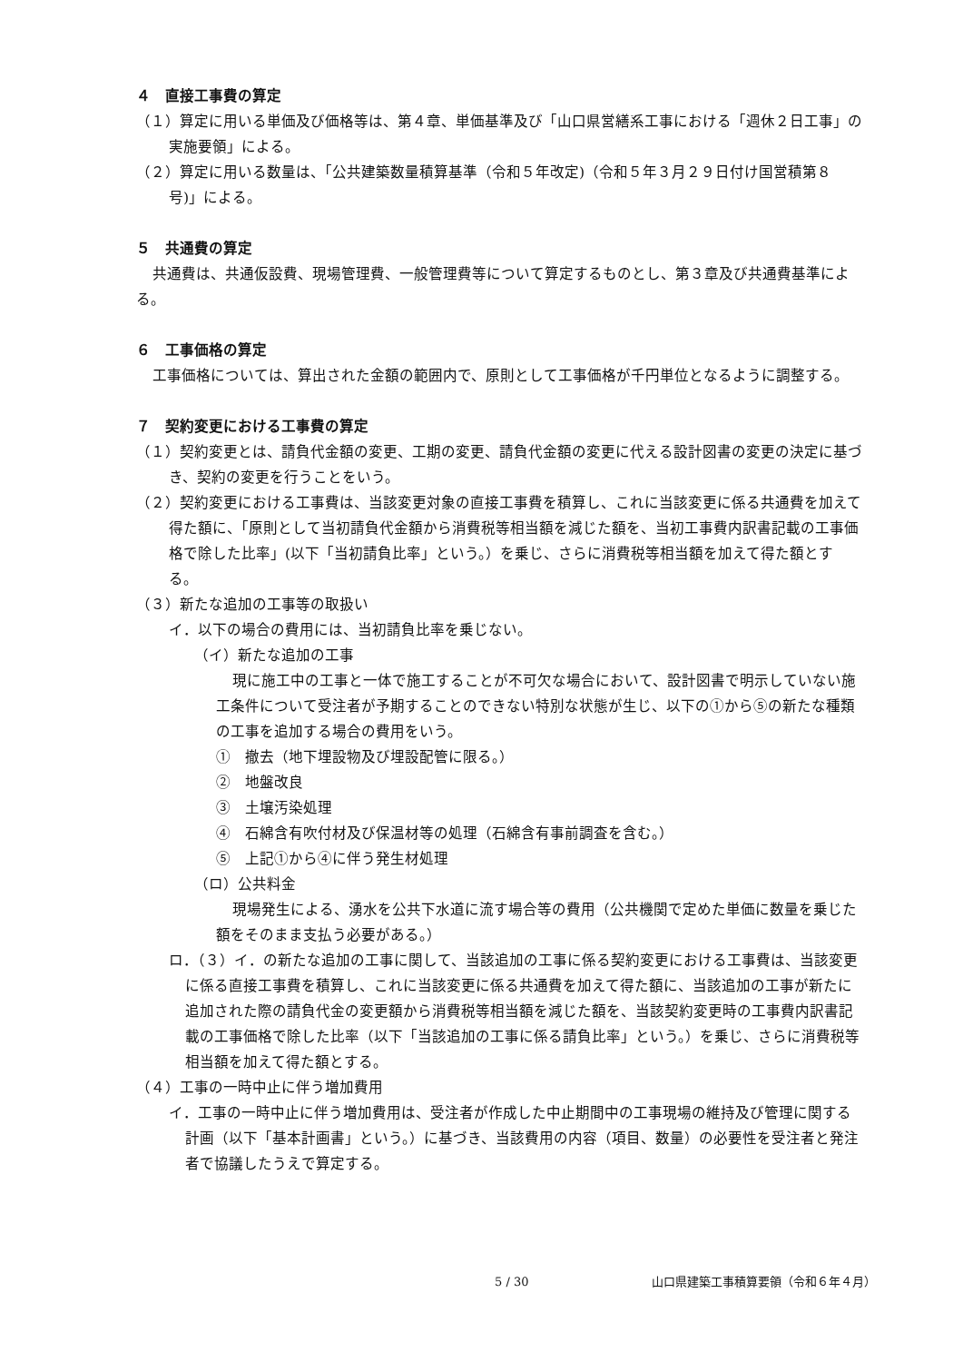４　直接工事費の算定
（１）算定に用いる単価及び価格等は、第４章、単価基準及び「山口県営繕系工事における「週休２日工事」の実施要領」による。
（２）算定に用いる数量は、「公共建築数量積算基準（令和５年改定)（令和５年３月２９日付け国営積第８号)」による。
５　共通費の算定
共通費は、共通仮設費、現場管理費、一般管理費等について算定するものとし、第３章及び共通費基準による。
６　工事価格の算定
工事価格については、算出された金額の範囲内で、原則として工事価格が千円単位となるように調整する。
７　契約変更における工事費の算定
（１）契約変更とは、請負代金額の変更、工期の変更、請負代金額の変更に代える設計図書の変更の決定に基づき、契約の変更を行うことをいう。
（２）契約変更における工事費は、当該変更対象の直接工事費を積算し、これに当該変更に係る共通費を加えて得た額に、「原則として当初請負代金額から消費税等相当額を減じた額を、当初工事費内訳書記載の工事価格で除した比率」(以下「当初請負比率」という。）を乗じ、さらに消費税等相当額を加えて得た額とする。
（３）新たな追加の工事等の取扱い
イ．以下の場合の費用には、当初請負比率を乗じない。
（イ）新たな追加の工事
現に施工中の工事と一体で施工することが不可欠な場合において、設計図書で明示していない施工条件について受注者が予期することのできない特別な状態が生じ、以下の①から⑤の新たな種類の工事を追加する場合の費用をいう。
①　撤去（地下埋設物及び埋設配管に限る。）
②　地盤改良
③　土壌汚染処理
④　石綿含有吹付材及び保温材等の処理（石綿含有事前調査を含む。）
⑤　上記①から④に伴う発生材処理
（ロ）公共料金
現場発生による、湧水を公共下水道に流す場合等の費用（公共機関で定めた単価に数量を乗じた額をそのまま支払う必要がある。）
ロ．（３）イ．の新たな追加の工事に関して、当該追加の工事に係る契約変更における工事費は、当該変更に係る直接工事費を積算し、これに当該変更に係る共通費を加えて得た額に、当該追加の工事が新たに追加された際の請負代金の変更額から消費税等相当額を減じた額を、当該契約変更時の工事費内訳書記載の工事価格で除した比率（以下「当該追加の工事に係る請負比率」という。）を乗じ、さらに消費税等相当額を加えて得た額とする。
（４）工事の一時中止に伴う増加費用
イ．工事の一時中止に伴う増加費用は、受注者が作成した中止期間中の工事現場の維持及び管理に関する計画（以下「基本計画書」という。）に基づき、当該費用の内容（項目、数量）の必要性を受注者と発注者で協議したうえで算定する。
5 / 30 山口県建築工事積算要領（令和６年４月）